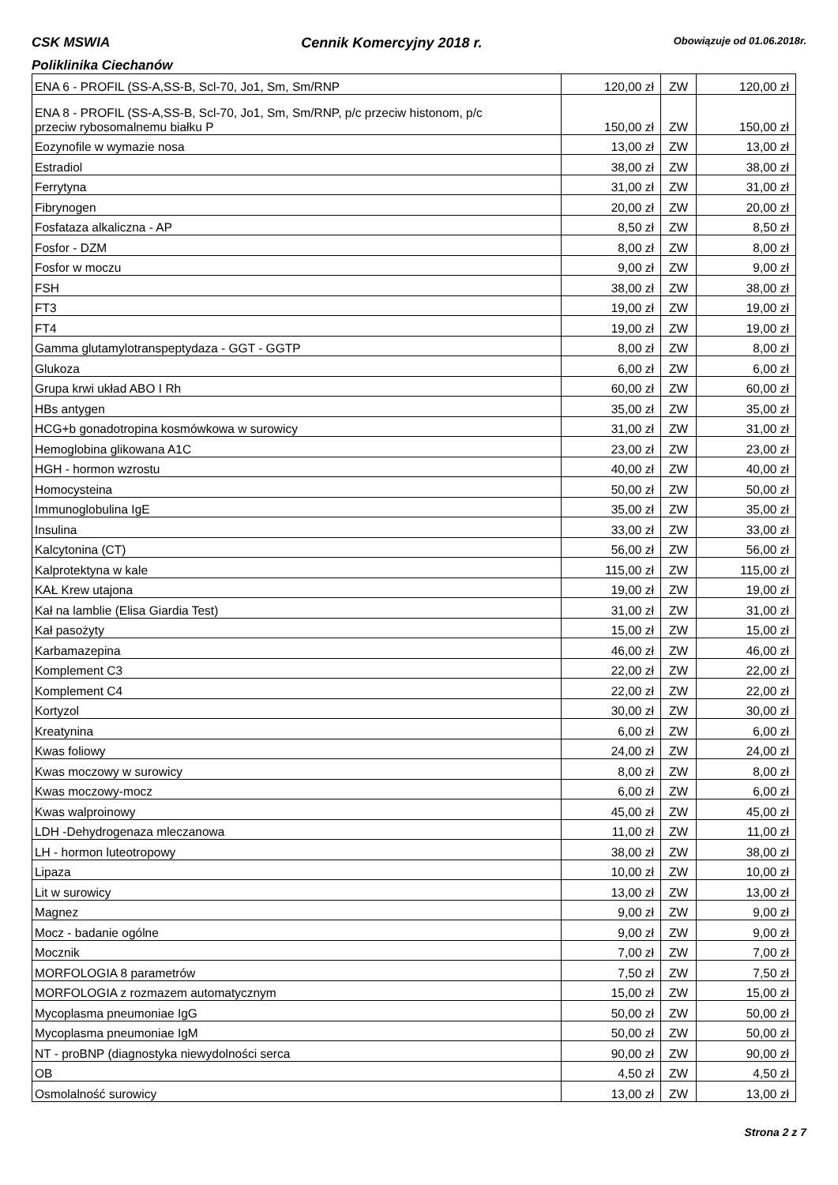CSK MSWIA Cennik Komercyjny 2018 r. Obowiązuje od 01.06.2018r.
Poliklinika Ciechanów
| ENA 6 - PROFIL (SS-A,SS-B, Scl-70, Jo1, Sm, Sm/RNP | 120,00 zł | ZW | 120,00 zł |
| ENA 8 - PROFIL (SS-A,SS-B, Scl-70, Jo1, Sm, Sm/RNP, p/c przeciw histonom, p/c przeciw rybosomalnemu białku P | 150,00 zł | ZW | 150,00 zł |
| Eozynofile w wymazie nosa | 13,00 zł | ZW | 13,00 zł |
| Estradiol | 38,00 zł | ZW | 38,00 zł |
| Ferrytyna | 31,00 zł | ZW | 31,00 zł |
| Fibrynogen | 20,00 zł | ZW | 20,00 zł |
| Fosfataza alkaliczna - AP | 8,50 zł | ZW | 8,50 zł |
| Fosfor - DZM | 8,00 zł | ZW | 8,00 zł |
| Fosfor w moczu | 9,00 zł | ZW | 9,00 zł |
| FSH | 38,00 zł | ZW | 38,00 zł |
| FT3 | 19,00 zł | ZW | 19,00 zł |
| FT4 | 19,00 zł | ZW | 19,00 zł |
| Gamma glutamylotranspeptydaza - GGT - GGTP | 8,00 zł | ZW | 8,00 zł |
| Glukoza | 6,00 zł | ZW | 6,00 zł |
| Grupa krwi układ ABO I Rh | 60,00 zł | ZW | 60,00 zł |
| HBs antygen | 35,00 zł | ZW | 35,00 zł |
| HCG+b gonadotropina kosmówkowa w surowicy | 31,00 zł | ZW | 31,00 zł |
| Hemoglobina glikowana A1C | 23,00 zł | ZW | 23,00 zł |
| HGH - hormon wzrostu | 40,00 zł | ZW | 40,00 zł |
| Homocysteina | 50,00 zł | ZW | 50,00 zł |
| Immunoglobulina IgE | 35,00 zł | ZW | 35,00 zł |
| Insulina | 33,00 zł | ZW | 33,00 zł |
| Kalcytonina (CT) | 56,00 zł | ZW | 56,00 zł |
| Kalprotektyna w kale | 115,00 zł | ZW | 115,00 zł |
| KAŁ Krew utajona | 19,00 zł | ZW | 19,00 zł |
| Kał na lamblie (Elisa Giardia Test) | 31,00 zł | ZW | 31,00 zł |
| Kał pasożyty | 15,00 zł | ZW | 15,00 zł |
| Karbamazepina | 46,00 zł | ZW | 46,00 zł |
| Komplement C3 | 22,00 zł | ZW | 22,00 zł |
| Komplement C4 | 22,00 zł | ZW | 22,00 zł |
| Kortyzol | 30,00 zł | ZW | 30,00 zł |
| Kreatynina | 6,00 zł | ZW | 6,00 zł |
| Kwas foliowy | 24,00 zł | ZW | 24,00 zł |
| Kwas moczowy w surowicy | 8,00 zł | ZW | 8,00 zł |
| Kwas moczowy-mocz | 6,00 zł | ZW | 6,00 zł |
| Kwas walproinowy | 45,00 zł | ZW | 45,00 zł |
| LDH -Dehydrogenaza mleczanowa | 11,00 zł | ZW | 11,00 zł |
| LH - hormon luteotropowy | 38,00 zł | ZW | 38,00 zł |
| Lipaza | 10,00 zł | ZW | 10,00 zł |
| Lit w surowicy | 13,00 zł | ZW | 13,00 zł |
| Magnez | 9,00 zł | ZW | 9,00 zł |
| Mocz - badanie ogólne | 9,00 zł | ZW | 9,00 zł |
| Mocznik | 7,00 zł | ZW | 7,00 zł |
| MORFOLOGIA 8 parametrów | 7,50 zł | ZW | 7,50 zł |
| MORFOLOGIA z rozmazem automatycznym | 15,00 zł | ZW | 15,00 zł |
| Mycoplasma pneumoniae IgG | 50,00 zł | ZW | 50,00 zł |
| Mycoplasma pneumoniae IgM | 50,00 zł | ZW | 50,00 zł |
| NT - proBNP (diagnostyka niewydolności serca | 90,00 zł | ZW | 90,00 zł |
| OB | 4,50 zł | ZW | 4,50 zł |
| Osmolalność surowicy | 13,00 zł | ZW | 13,00 zł |
Strona 2 z 7